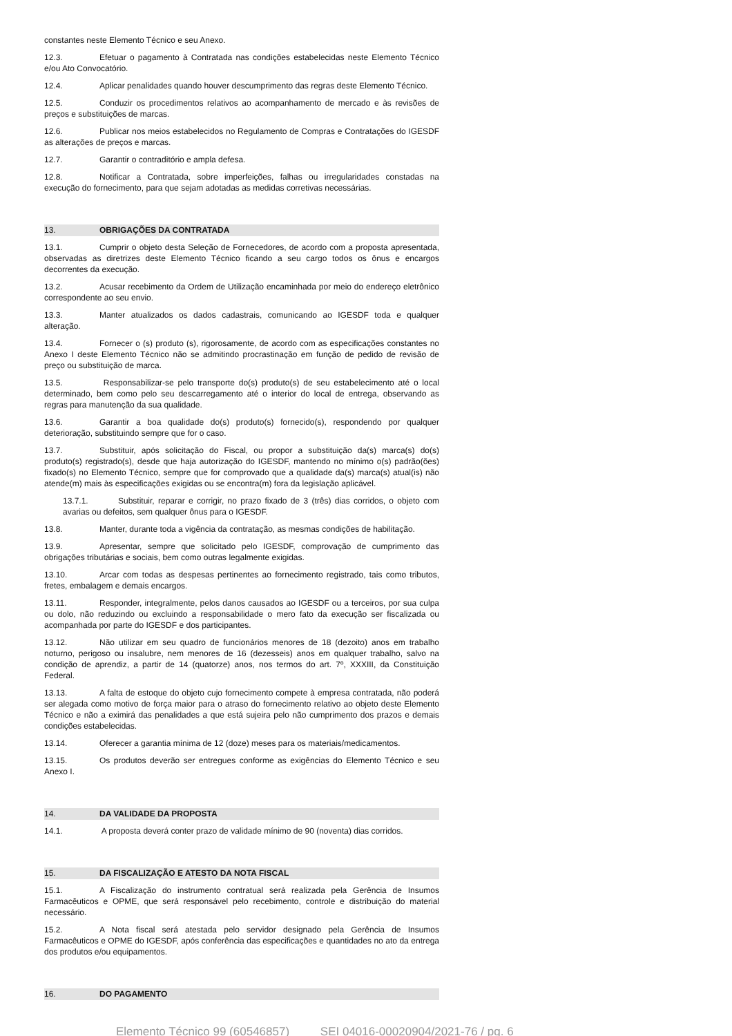constantes neste Elemento Técnico e seu Anexo.
12.3. Efetuar o pagamento à Contratada nas condições estabelecidas neste Elemento Técnico e/ou Ato Convocatório.
12.4. Aplicar penalidades quando houver descumprimento das regras deste Elemento Técnico.
12.5. Conduzir os procedimentos relativos ao acompanhamento de mercado e às revisões de preços e substituições de marcas.
12.6. Publicar nos meios estabelecidos no Regulamento de Compras e Contratações do IGESDF as alterações de preços e marcas.
12.7. Garantir o contraditório e ampla defesa.
12.8. Notificar a Contratada, sobre imperfeições, falhas ou irregularidades constadas na execução do fornecimento, para que sejam adotadas as medidas corretivas necessárias.
13. OBRIGAÇÕES DA CONTRATADA
13.1. Cumprir o objeto desta Seleção de Fornecedores, de acordo com a proposta apresentada, observadas as diretrizes deste Elemento Técnico ficando a seu cargo todos os ônus e encargos decorrentes da execução.
13.2. Acusar recebimento da Ordem de Utilização encaminhada por meio do endereço eletrônico correspondente ao seu envio.
13.3. Manter atualizados os dados cadastrais, comunicando ao IGESDF toda e qualquer alteração.
13.4. Fornecer o (s) produto (s), rigorosamente, de acordo com as especificações constantes no Anexo I deste Elemento Técnico não se admitindo procrastinação em função de pedido de revisão de preço ou substituição de marca.
13.5. Responsabilizar-se pelo transporte do(s) produto(s) de seu estabelecimento até o local determinado, bem como pelo seu descarregamento até o interior do local de entrega, observando as regras para manutenção da sua qualidade.
13.6. Garantir a boa qualidade do(s) produto(s) fornecido(s), respondendo por qualquer deterioração, substituindo sempre que for o caso.
13.7. Substituir, após solicitação do Fiscal, ou propor a substituição da(s) marca(s) do(s) produto(s) registrado(s), desde que haja autorização do IGESDF, mantendo no mínimo o(s) padrão(ões) fixado(s) no Elemento Técnico, sempre que for comprovado que a qualidade da(s) marca(s) atual(is) não atende(m) mais às especificações exigidas ou se encontra(m) fora da legislação aplicável.
13.7.1. Substituir, reparar e corrigir, no prazo fixado de 3 (três) dias corridos, o objeto com avarias ou defeitos, sem qualquer ônus para o IGESDF.
13.8. Manter, durante toda a vigência da contratação, as mesmas condições de habilitação.
13.9. Apresentar, sempre que solicitado pelo IGESDF, comprovação de cumprimento das obrigações tributárias e sociais, bem como outras legalmente exigidas.
13.10. Arcar com todas as despesas pertinentes ao fornecimento registrado, tais como tributos, fretes, embalagem e demais encargos.
13.11. Responder, integralmente, pelos danos causados ao IGESDF ou a terceiros, por sua culpa ou dolo, não reduzindo ou excluindo a responsabilidade o mero fato da execução ser fiscalizada ou acompanhada por parte do IGESDF e dos participantes.
13.12. Não utilizar em seu quadro de funcionários menores de 18 (dezoito) anos em trabalho noturno, perigoso ou insalubre, nem menores de 16 (dezesseis) anos em qualquer trabalho, salvo na condição de aprendiz, a partir de 14 (quatorze) anos, nos termos do art. 7º, XXXIII, da Constituição Federal.
13.13. A falta de estoque do objeto cujo fornecimento compete à empresa contratada, não poderá ser alegada como motivo de força maior para o atraso do fornecimento relativo ao objeto deste Elemento Técnico e não a eximirá das penalidades a que está sujeira pelo não cumprimento dos prazos e demais condições estabelecidas.
13.14. Oferecer a garantia mínima de 12 (doze) meses para os materiais/medicamentos.
13.15. Os produtos deverão ser entregues conforme as exigências do Elemento Técnico e seu Anexo I.
14. DA VALIDADE DA PROPOSTA
14.1. A proposta deverá conter prazo de validade mínimo de 90 (noventa) dias corridos.
15. DA FISCALIZAÇÃO E ATESTO DA NOTA FISCAL
15.1. A Fiscalização do instrumento contratual será realizada pela Gerência de Insumos Farmacêuticos e OPME, que será responsável pelo recebimento, controle e distribuição do material necessário.
15.2. A Nota fiscal será atestada pelo servidor designado pela Gerência de Insumos Farmacêuticos e OPME do IGESDF, após conferência das especificações e quantidades no ato da entrega dos produtos e/ou equipamentos.
16. DO PAGAMENTO
Elemento Técnico 99 (60546857) SEI 04016-00020904/2021-76 / pg. 6